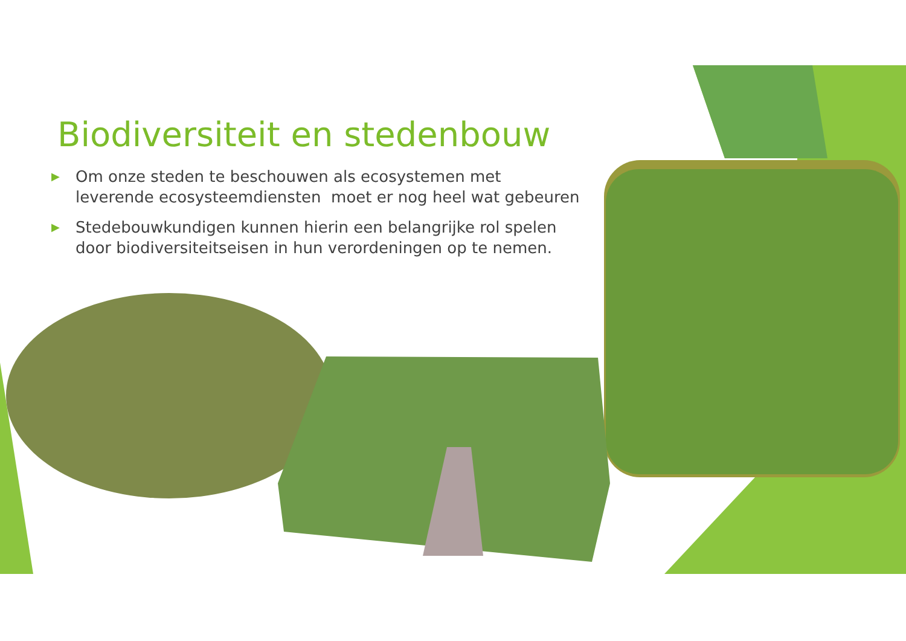Biodiversiteit en stedenbouw
▶ Om onze steden te beschouwen als ecosystemen met leverende ecosysteemdiensten moet er nog heel wat gebeuren
▶ Stedebouwkundigen kunnen hierin een belangrijke rol spelen door biodiversiteitseisen in hun verordeningen op te nemen.